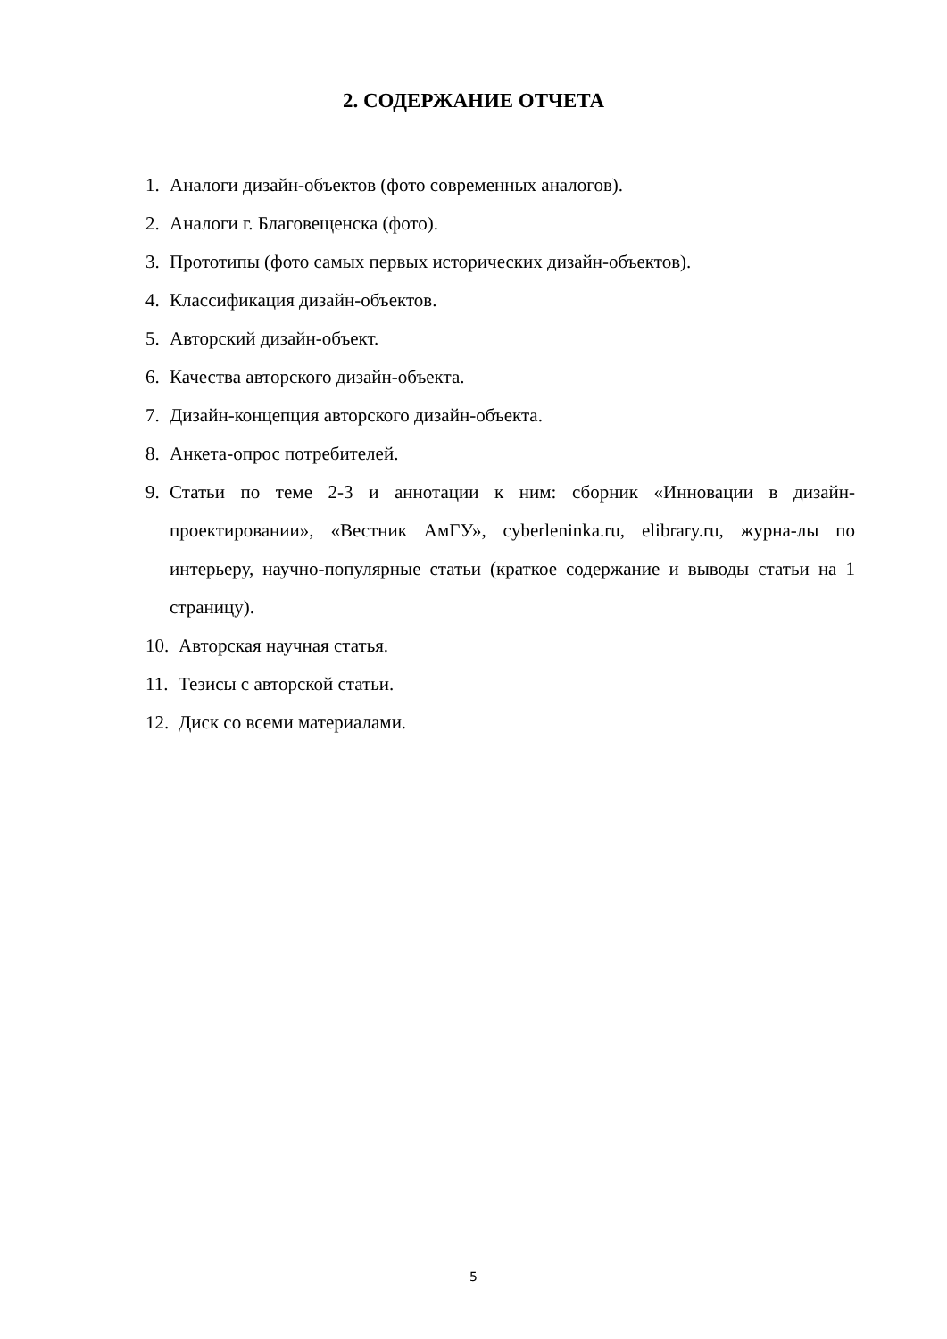2. СОДЕРЖАНИЕ ОТЧЕТА
1. Аналоги дизайн-объектов (фото современных аналогов).
2. Аналоги г. Благовещенска (фото).
3. Прототипы (фото самых первых исторических дизайн-объектов).
4. Классификация дизайн-объектов.
5. Авторский дизайн-объект.
6. Качества авторского дизайн-объекта.
7. Дизайн-концепция авторского дизайн-объекта.
8. Анкета-опрос потребителей.
9. Статьи по теме 2-3 и аннотации к ним: сборник «Инновации в дизайн-проектировании», «Вестник АмГУ», cyberleninka.ru, elibrary.ru, журна-лы по интерьеру, научно-популярные статьи (краткое содержание и выводы статьи на 1 страницу).
10. Авторская научная статья.
11. Тезисы с авторской статьи.
12. Диск со всеми материалами.
5